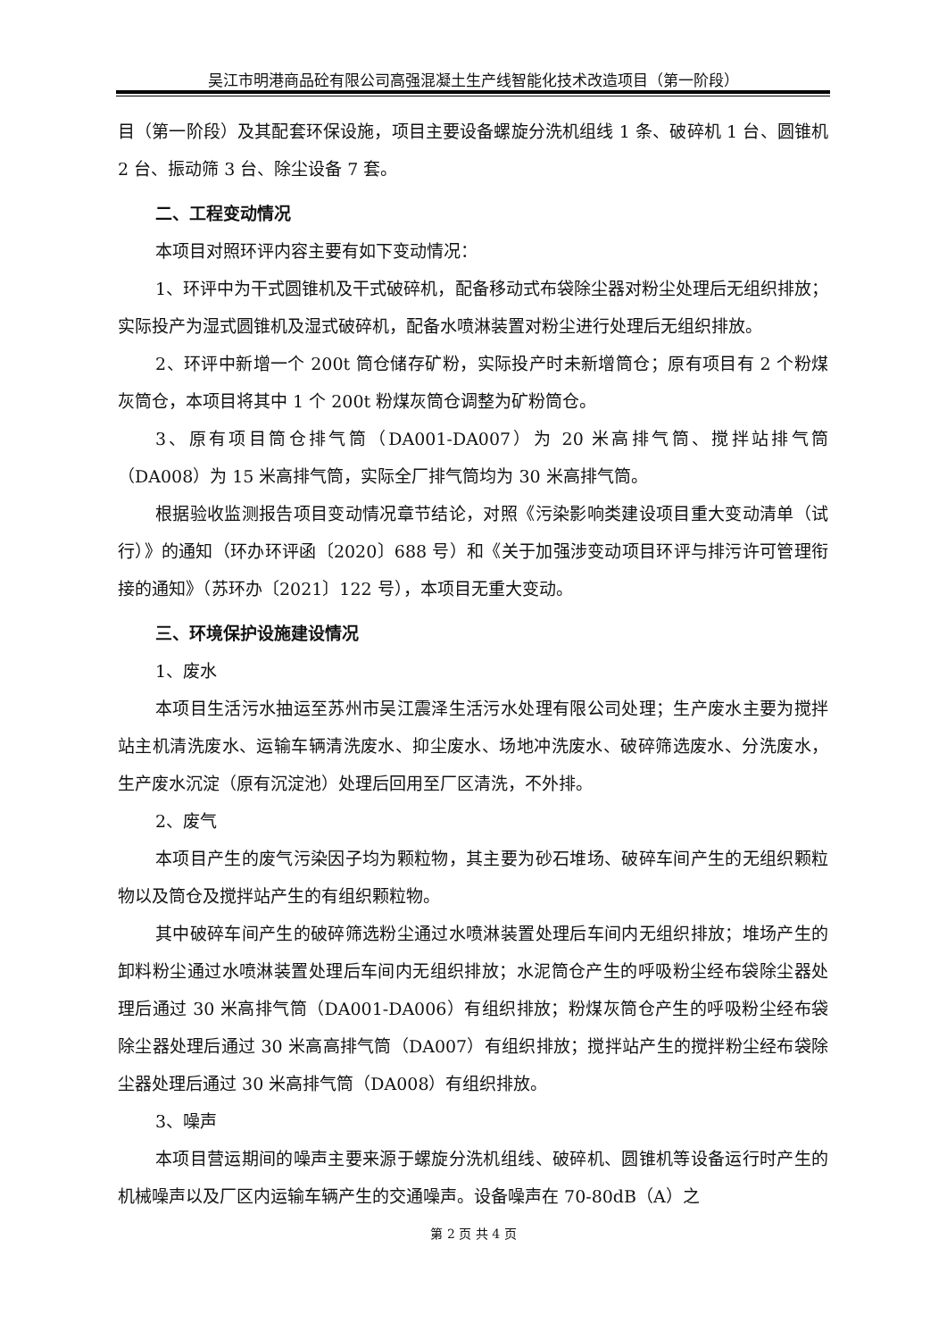吴江市明港商品砼有限公司高强混凝土生产线智能化技术改造项目（第一阶段）
目（第一阶段）及其配套环保设施，项目主要设备螺旋分洗机组线 1 条、破碎机 1 台、圆锥机 2 台、振动筛 3 台、除尘设备 7 套。
二、工程变动情况
本项目对照环评内容主要有如下变动情况：
1、环评中为干式圆锥机及干式破碎机，配备移动式布袋除尘器对粉尘处理后无组织排放；实际投产为湿式圆锥机及湿式破碎机，配备水喷淋装置对粉尘进行处理后无组织排放。
2、环评中新增一个 200t 筒仓储存矿粉，实际投产时未新增筒仓；原有项目有 2 个粉煤灰筒仓，本项目将其中 1 个 200t 粉煤灰筒仓调整为矿粉筒仓。
3、原有项目筒仓排气筒（DA001-DA007）为 20 米高排气筒、搅拌站排气筒（DA008）为 15 米高排气筒，实际全厂排气筒均为 30 米高排气筒。
根据验收监测报告项目变动情况章节结论，对照《污染影响类建设项目重大变动清单（试行）》的通知（环办环评函〔2020〕688 号）和《关于加强涉变动项目环评与排污许可管理衔接的通知》（苏环办〔2021〕122 号），本项目无重大变动。
三、环境保护设施建设情况
1、废水
本项目生活污水抽运至苏州市吴江震泽生活污水处理有限公司处理；生产废水主要为搅拌站主机清洗废水、运输车辆清洗废水、抑尘废水、场地冲洗废水、破碎筛选废水、分洗废水，生产废水沉淀（原有沉淀池）处理后回用至厂区清洗，不外排。
2、废气
本项目产生的废气污染因子均为颗粒物，其主要为砂石堆场、破碎车间产生的无组织颗粒物以及筒仓及搅拌站产生的有组织颗粒物。
其中破碎车间产生的破碎筛选粉尘通过水喷淋装置处理后车间内无组织排放；堆场产生的卸料粉尘通过水喷淋装置处理后车间内无组织排放；水泥筒仓产生的呼吸粉尘经布袋除尘器处理后通过 30 米高排气筒（DA001-DA006）有组织排放；粉煤灰筒仓产生的呼吸粉尘经布袋除尘器处理后通过 30 米高高排气筒（DA007）有组织排放；搅拌站产生的搅拌粉尘经布袋除尘器处理后通过 30 米高排气筒（DA008）有组织排放。
3、噪声
本项目营运期间的噪声主要来源于螺旋分洗机组线、破碎机、圆锥机等设备运行时产生的机械噪声以及厂区内运输车辆产生的交通噪声。设备噪声在 70-80dB（A）之
第 2 页 共 4 页